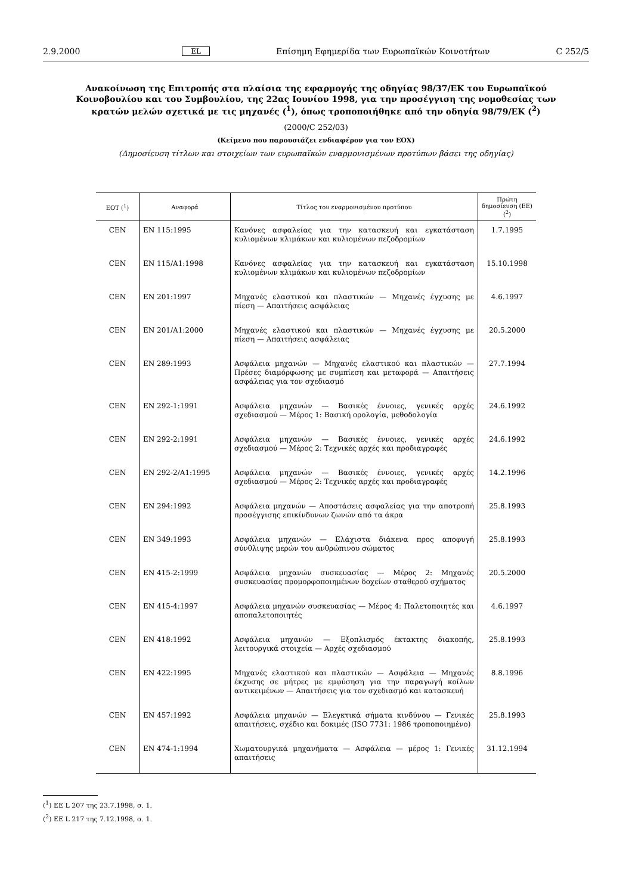2.9.2000 EL Επίσημη Εφημερίδα των Ευρωπαϊκών Κοινοτήτων C 252/5
Ανακοίνωση της Επιτροπής στα πλαίσια της εφαρμογής της οδηγίας 98/37/ΕΚ του Ευρωπαϊκού Κοινοβουλίου και του Συμβουλίου, της 22ας Ιουνίου 1998, για την προσέγγιση της νομοθεσίας των κρατών μελών σχετικά με τις μηχανές (<sup>1</sup>), όπως τροποποιήθηκε από την οδηγία 98/79/ΕΚ (<sup>2</sup>)
(2000/C 252/03)
(Κείμενο που παρουσιάζει ενδιαφέρον για τον ΕΟΧ)
(Δημοσίευση τίτλων και στοιχείων των ευρωπαϊκών εναρμονισμένων προτύπων βάσει της οδηγίας)
| ΕΟΤ (<sup>1</sup>) | Αναφορά | Τίτλος του εναρμονισμένου προτύπου | Πρώτη δημοσίευση (ΕΕ) (<sup>2</sup>) |
| --- | --- | --- | --- |
| CEN | EN 115:1995 | Κανόνες ασφαλείας για την κατασκευή και εγκατάσταση κυλιομένων κλιμάκων και κυλιομένων πεζοδρομίων | 1.7.1995 |
| CEN | EN 115/A1:1998 | Κανόνες ασφαλείας για την κατασκευή και εγκατάσταση κυλιομένων κλιμάκων και κυλιομένων πεζοδρομίων | 15.10.1998 |
| CEN | EN 201:1997 | Μηχανές ελαστικού και πλαστικών — Μηχανές έγχυσης με πίεση — Απαιτήσεις ασφάλειας | 4.6.1997 |
| CEN | EN 201/A1:2000 | Μηχανές ελαστικού και πλαστικών — Μηχανές έγχυσης με πίεση — Απαιτήσεις ασφάλειας | 20.5.2000 |
| CEN | EN 289:1993 | Ασφάλεια μηχανών — Μηχανές ελαστικού και πλαστικών — Πρέσες διαμόρφωσης με συμπίεση και μεταφορά — Απαιτήσεις ασφάλειας για τον σχεδιασμό | 27.7.1994 |
| CEN | EN 292-1:1991 | Ασφάλεια μηχανών — Βασικές έννοιες, γενικές αρχές σχεδιασμού — Μέρος 1: Βασική ορολογία, μεθοδολογία | 24.6.1992 |
| CEN | EN 292-2:1991 | Ασφάλεια μηχανών — Βασικές έννοιες, γενικές αρχές σχεδιασμού — Μέρος 2: Τεχνικές αρχές και προδιαγραφές | 24.6.1992 |
| CEN | EN 292-2/A1:1995 | Ασφάλεια μηχανών — Βασικές έννοιες, γενικές αρχές σχεδιασμού — Μέρος 2: Τεχνικές αρχές και προδιαγραφές | 14.2.1996 |
| CEN | EN 294:1992 | Ασφάλεια μηχανών — Αποστάσεις ασφαλείας για την αποτροπή προσέγγισης επικίνδυνων ζωνών από τα άκρα | 25.8.1993 |
| CEN | EN 349:1993 | Ασφάλεια μηχανών — Ελάχιστα διάκενα προς αποφυγή σύνθλιψης μερών του ανθρώπινου σώματος | 25.8.1993 |
| CEN | EN 415-2:1999 | Ασφάλεια μηχανών συσκευασίας — Μέρος 2: Μηχανές συσκευασίας προμορφοποιημένων δοχείων σταθερού σχήματος | 20.5.2000 |
| CEN | EN 415-4:1997 | Ασφάλεια μηχανών συσκευασίας — Μέρος 4: Παλετοποιητές και αποπαλετοποιητές | 4.6.1997 |
| CEN | EN 418:1992 | Ασφάλεια μηχανών — Εξοπλισμός έκτακτης διακοπής, λειτουργικά στοιχεία — Αρχές σχεδιασμού | 25.8.1993 |
| CEN | EN 422:1995 | Μηχανές ελαστικού και πλαστικών — Ασφάλεια — Μηχανές έκχυσης σε μήτρες με εμφύσηση για την παραγωγή κοίλων αντικειμένων — Απαιτήσεις για τον σχεδιασμό και κατασκευή | 8.8.1996 |
| CEN | EN 457:1992 | Ασφάλεια μηχανών — Ελεγκτικά σήματα κινδύνου — Γενικές απαιτήσεις, σχέδιο και δοκιμές (ISO 7731: 1986 τροποποιημένο) | 25.8.1993 |
| CEN | EN 474-1:1994 | Χωματουργικά μηχανήματα — Ασφάλεια — μέρος 1: Γενικές απαιτήσεις | 31.12.1994 |
(<sup>1</sup>) ΕΕ L 207 της 23.7.1998, σ. 1.
(<sup>2</sup>) ΕΕ L 217 της 7.12.1998, σ. 1.